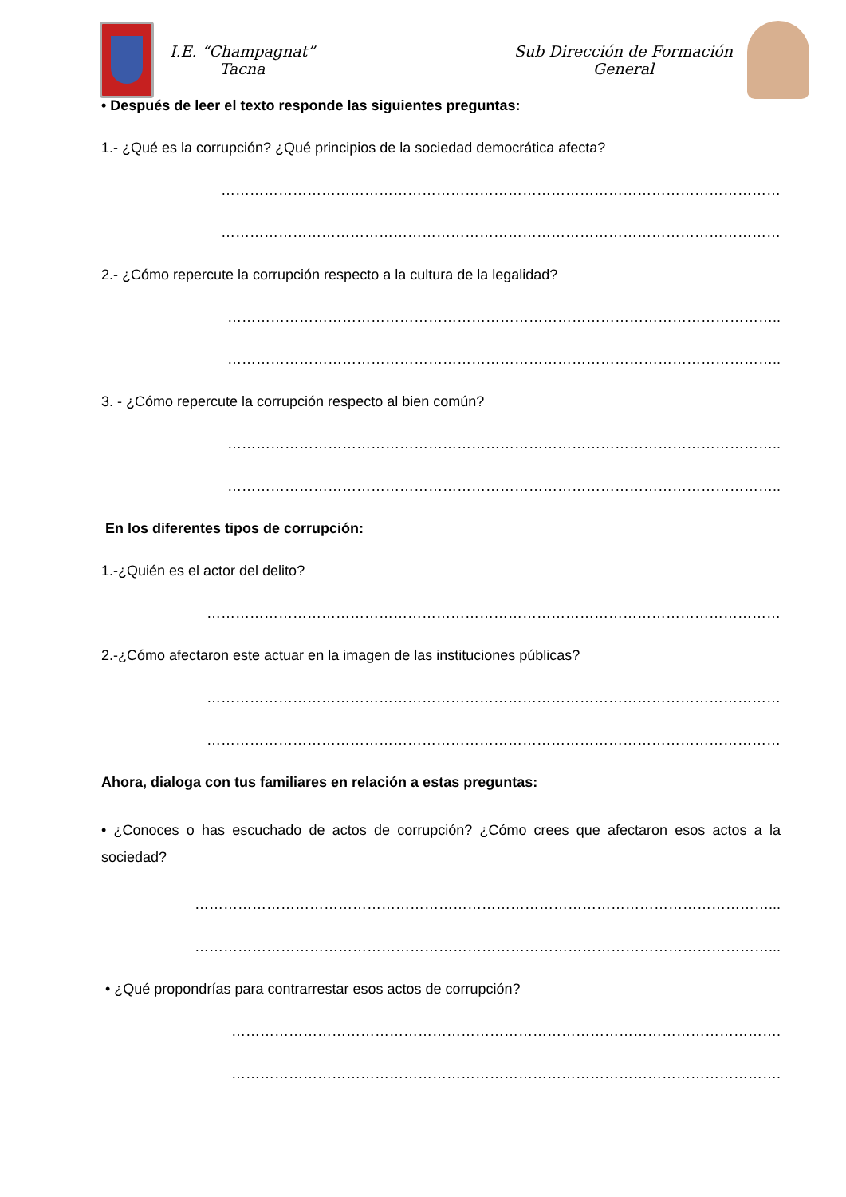I.E. “Champagnat”
Tacna
Sub Dirección de Formación
General
• Después de leer el texto responde las siguientes preguntas:
1.- ¿Qué es la corrupción? ¿Qué principios de la sociedad democrática afecta?
………………………………………………………………………………………………………
………………………………………………………………………………………………………
2.- ¿Cómo repercute la corrupción respecto a la cultura de la legalidad?
……………………………………………………………………………………………………..
……………………………………………………………………………………………………..
3. - ¿Cómo repercute la corrupción respecto al bien común?
……………………………………………………………………………………………………..
……………………………………………………………………………………………………..
En los diferentes tipos de corrupción:
1.-¿Quién es el actor del delito?
…………………………………………………………………………………………………………
2.-¿Cómo afectaron este actuar en la imagen de las instituciones públicas?
…………………………………………………………………………………………………………
…………………………………………………………………………………………………………
Ahora, dialoga con tus familiares en relación a estas preguntas:
• ¿Conoces o has escuchado de actos de corrupción? ¿Cómo crees que afectaron esos actos a la sociedad?
…………………………………………………………………………………………………………...
…………………………………………………………………………………………………………...
• ¿Qué propondrías para contrarrestar esos actos de corrupción?
…………………………………………………………………………………………………….
…………………………………………………………………………………………………….